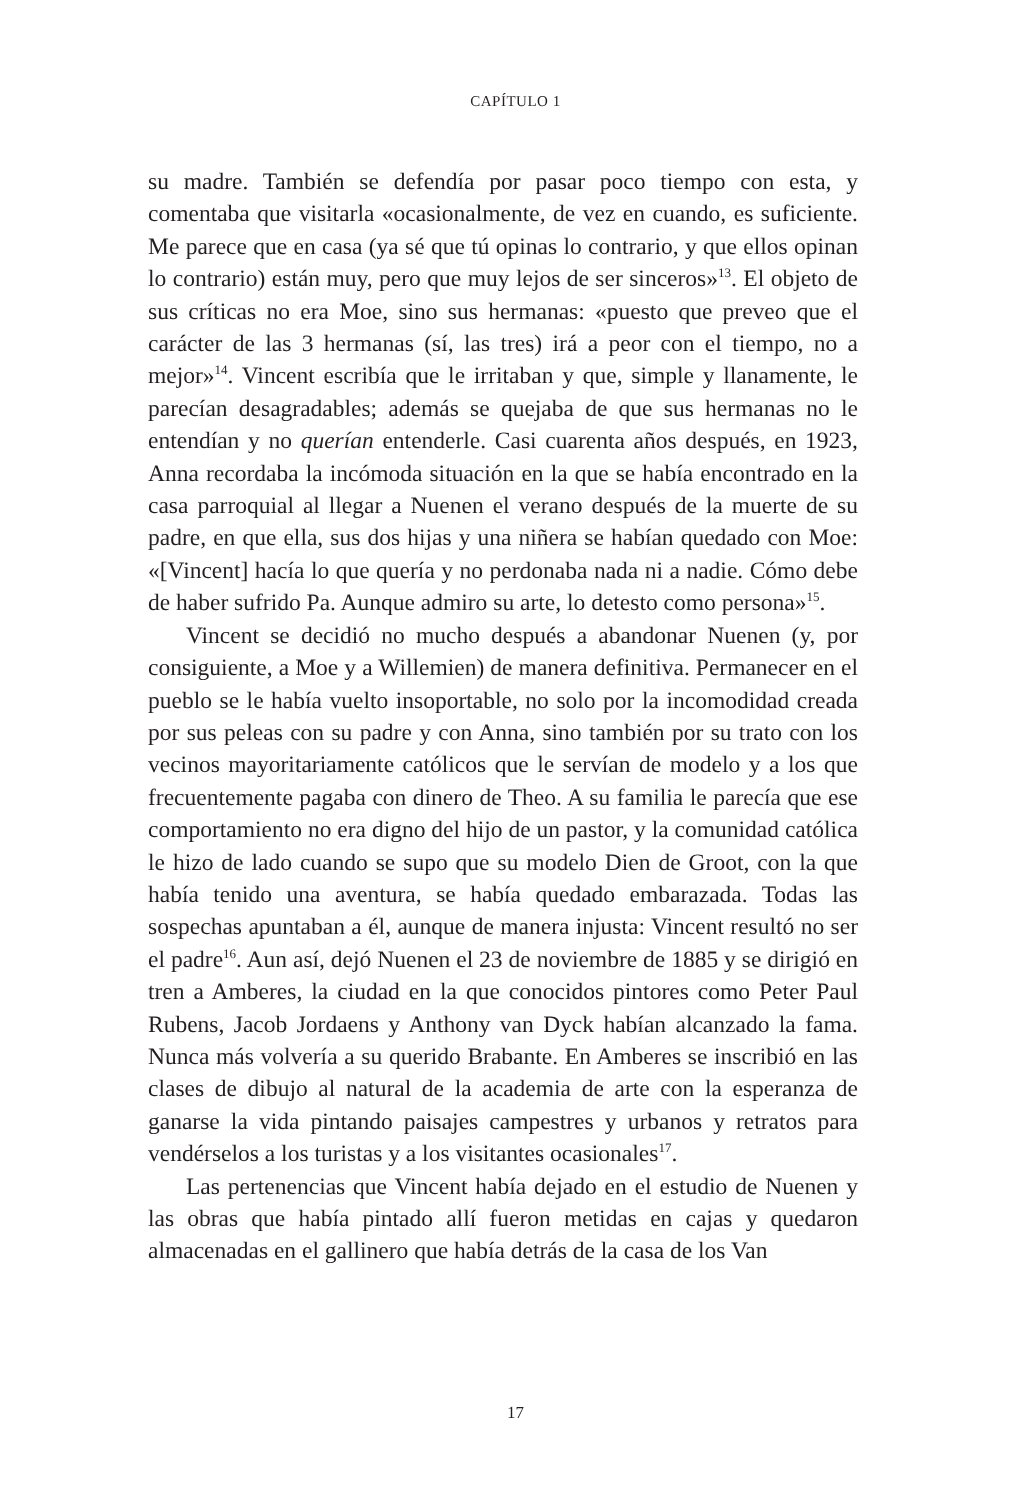CAPÍTULO 1
su madre. También se defendía por pasar poco tiempo con esta, y comentaba que visitarla «ocasionalmente, de vez en cuando, es suficiente. Me parece que en casa (ya sé que tú opinas lo contrario, y que ellos opinan lo contrario) están muy, pero que muy lejos de ser sinceros»<sup>13</sup>. El objeto de sus críticas no era Moe, sino sus hermanas: «puesto que preveo que el carácter de las 3 hermanas (sí, las tres) irá a peor con el tiempo, no a mejor»<sup>14</sup>. Vincent escribía que le irritaban y que, simple y llanamente, le parecían desagradables; además se quejaba de que sus hermanas no le entendían y no querían entenderle. Casi cuarenta años después, en 1923, Anna recordaba la incómoda situación en la que se había encontrado en la casa parroquial al llegar a Nuenen el verano después de la muerte de su padre, en que ella, sus dos hijas y una niñera se habían quedado con Moe: «[Vincent] hacía lo que quería y no perdonaba nada ni a nadie. Cómo debe de haber sufrido Pa. Aunque admiro su arte, lo detesto como persona»<sup>15</sup>.
Vincent se decidió no mucho después a abandonar Nuenen (y, por consiguiente, a Moe y a Willemien) de manera definitiva. Permanecer en el pueblo se le había vuelto insoportable, no solo por la incomodidad creada por sus peleas con su padre y con Anna, sino también por su trato con los vecinos mayoritariamente católicos que le servían de modelo y a los que frecuentemente pagaba con dinero de Theo. A su familia le parecía que ese comportamiento no era digno del hijo de un pastor, y la comunidad católica le hizo de lado cuando se supo que su modelo Dien de Groot, con la que había tenido una aventura, se había quedado embarazada. Todas las sospechas apuntaban a él, aunque de manera injusta: Vincent resultó no ser el padre<sup>16</sup>. Aun así, dejó Nuenen el 23 de noviembre de 1885 y se dirigió en tren a Amberes, la ciudad en la que conocidos pintores como Peter Paul Rubens, Jacob Jordaens y Anthony van Dyck habían alcanzado la fama. Nunca más volvería a su querido Brabante. En Amberes se inscribió en las clases de dibujo al natural de la academia de arte con la esperanza de ganarse la vida pintando paisajes campestres y urbanos y retratos para vendérselos a los turistas y a los visitantes ocasionales<sup>17</sup>.
Las pertenencias que Vincent había dejado en el estudio de Nuenen y las obras que había pintado allí fueron metidas en cajas y quedaron almacenadas en el gallinero que había detrás de la casa de los Van
17